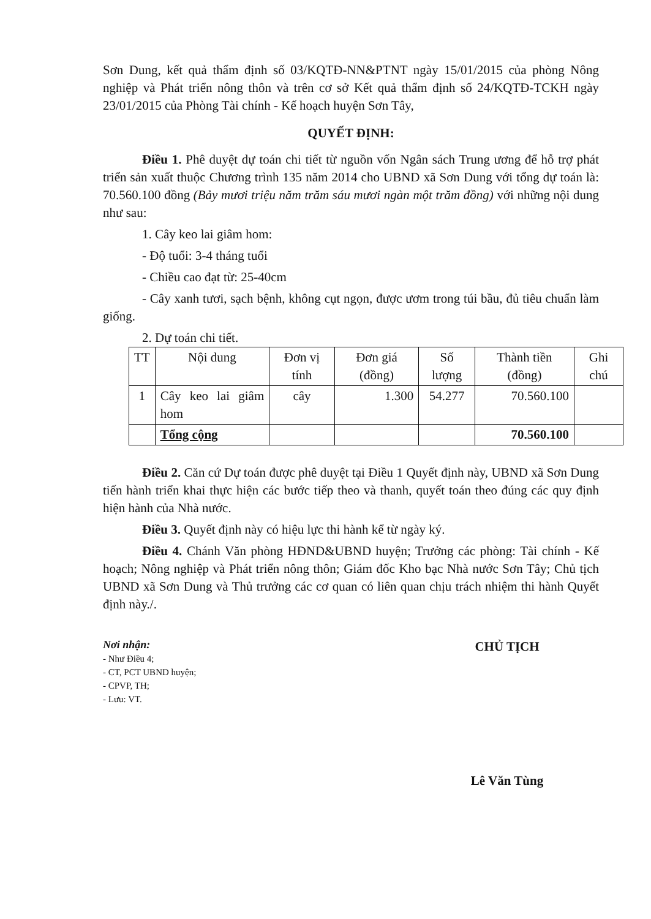Sơn Dung, kết quả thẩm định số 03/KQTĐ-NN&PTNT ngày 15/01/2015 của phòng Nông nghiệp và Phát triển nông thôn và trên cơ sở Kết quả thẩm định số 24/KQTĐ-TCKH ngày 23/01/2015 của Phòng Tài chính - Kế hoạch huyện Sơn Tây,
QUYẾT ĐỊNH:
Điều 1. Phê duyệt dự toán chi tiết từ nguồn vốn Ngân sách Trung ương để hỗ trợ phát triển sản xuất thuộc Chương trình 135 năm 2014 cho UBND xã Sơn Dung với tổng dự toán là: 70.560.100 đồng (Bảy mươi triệu năm trăm sáu mươi ngàn một trăm đồng) với những nội dung như sau:
1. Cây keo lai giâm hom:
- Độ tuổi: 3-4 tháng tuổi
- Chiều cao đạt từ: 25-40cm
- Cây xanh tươi, sạch bệnh, không cụt ngọn, được ươm trong túi bầu, đủ tiêu chuẩn làm giống.
2. Dự toán chi tiết.
| TT | Nội dung | Đơn vị tính | Đơn giá (đồng) | Số lượng | Thành tiền (đồng) | Ghi chú |
| --- | --- | --- | --- | --- | --- | --- |
| 1 | Cây keo lai giâm hom | cây | 1.300 | 54.277 | 70.560.100 | |
| | Tổng cộng | | | | 70.560.100 | |
Điều 2. Căn cứ Dự toán được phê duyệt tại Điều 1 Quyết định này, UBND xã Sơn Dung tiến hành triển khai thực hiện các bước tiếp theo và thanh, quyết toán theo đúng các quy định hiện hành của Nhà nước.
Điều 3. Quyết định này có hiệu lực thi hành kể từ ngày ký.
Điều 4. Chánh Văn phòng HĐND&UBND huyện; Trưởng các phòng: Tài chính - Kế hoạch; Nông nghiệp và Phát triển nông thôn; Giám đốc Kho bạc Nhà nước Sơn Tây; Chủ tịch UBND xã Sơn Dung và Thủ trưởng các cơ quan có liên quan chịu trách nhiệm thi hành Quyết định này./.
Nơi nhận:
- Như Điều 4;
- CT, PCT UBND huyện;
- CPVP, TH;
- Lưu: VT.
CHỦ TỊCH
Lê Văn Tùng